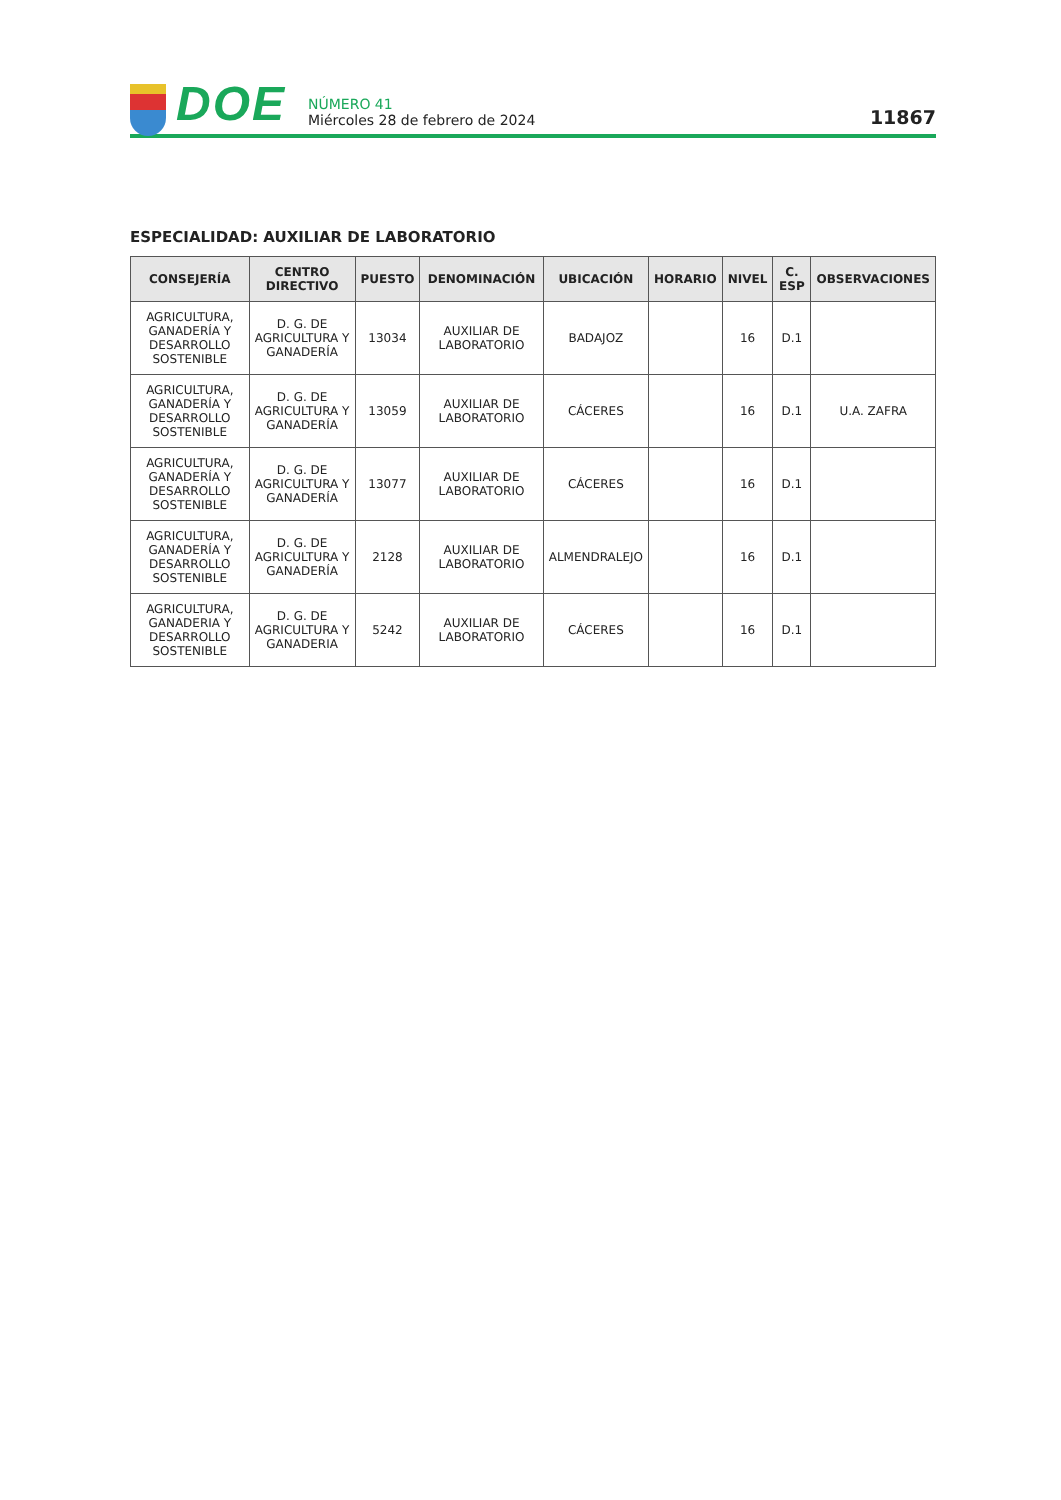DOE
NÚMERO 41
Miércoles 28 de febrero de 2024
11867
ESPECIALIDAD: AUXILIAR DE LABORATORIO
| CONSEJERÍA | CENTRO DIRECTIVO | PUESTO | DENOMINACIÓN | UBICACIÓN | HORARIO | NIVEL | C. ESP | OBSERVACIONES |
| --- | --- | --- | --- | --- | --- | --- | --- | --- |
| AGRICULTURA, GANADERÍA Y DESARROLLO SOSTENIBLE | D. G. DE AGRICULTURA Y GANADERÍA | 13034 | AUXILIAR DE LABORATORIO | BADAJOZ | | 16 | D.1 | |
| AGRICULTURA, GANADERÍA Y DESARROLLO SOSTENIBLE | D. G. DE AGRICULTURA Y GANADERÍA | 13059 | AUXILIAR DE LABORATORIO | CÁCERES | | 16 | D.1 | U.A. ZAFRA |
| AGRICULTURA, GANADERÍA Y DESARROLLO SOSTENIBLE | D. G. DE AGRICULTURA Y GANADERÍA | 13077 | AUXILIAR DE LABORATORIO | CÁCERES | | 16 | D.1 | |
| AGRICULTURA, GANADERÍA Y DESARROLLO SOSTENIBLE | D. G. DE AGRICULTURA Y GANADERÍA | 2128 | AUXILIAR DE LABORATORIO | ALMENDRALEJO | | 16 | D.1 | |
| AGRICULTURA, GANADERIA Y DESARROLLO SOSTENIBLE | D. G. DE AGRICULTURA Y GANADERIA | 5242 | AUXILIAR DE LABORATORIO | CÁCERES | | 16 | D.1 | |